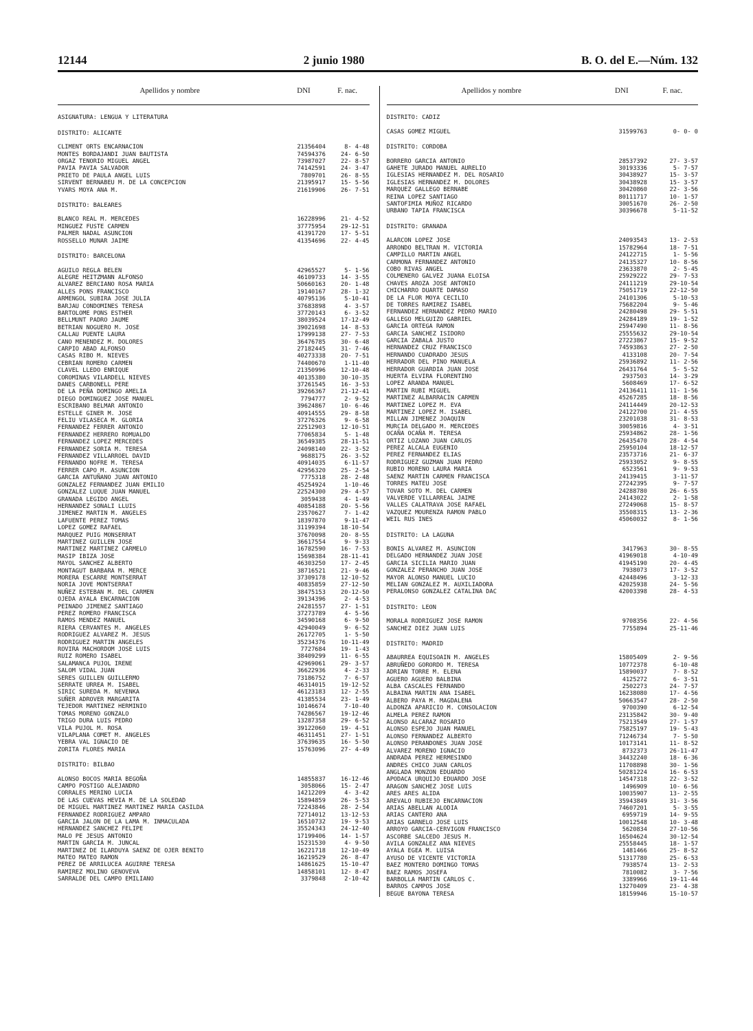12144 2 junio 1980 B. O. del E.—Núm. 132
| Apellidos y nombre | DNI | F. nac. |
| --- | --- | --- |
| ASIGNATURA: LENGUA Y LITERATURA | | |
| DISTRITO: ALICANTE | | |
| CLIMENT ORTS ENCARNACION | 21356404 | 8- 4-48 |
| MONTES BORDAJANDI JUAN BAUTISTA | 74594376 | 24- 6-50 |
| ORGAZ TENORIO MIGUEL ANGEL | 73987027 | 22- 8-57 |
| PAVIA PAVIA SALVADOR | 74142591 | 24- 3-47 |
| PRIETO DE PAULA ANGEL LUIS | 7809701 | 26- 8-55 |
| SIRVENT BERNABEU M. DE LA CONCEPCION | 21395917 | 15- 5-56 |
| YVARS MOYA ANA M. | 21619906 | 26- 7-51 |
| DISTRITO: BALEARES | | |
| BLANCO REAL M. MERCEDES | 16228996 | 21- 4-52 |
| MINGUEZ FUSTE CARMEN | 37775954 | 29-12-51 |
| PALMER NADAL ASUNCION | 41391720 | 17- 5-51 |
| ROSSELLO MUNAR JAIME | 41354696 | 22- 4-45 |
| DISTRITO: BARCELONA | | |
| AGUILO REGLA BELEN | 42965527 | 5- 1-56 |
| ALEGRE HEITZMANN ALFONSO | 46109733 | 14- 3-55 |
| ALVAREZ BERCIANO ROSA MARIA | 50660163 | 20- 1-48 |
| ALLES PONS FRANCISCO | 19140167 | 28- 1-32 |
| ARMENGOL SUBIRA JOSE JULIA | 40795136 | 5-10-41 |
| BARJAU CONDOMINES TERESA | 37683898 | 4- 3-57 |
| BARTOLOME PONS ESTHER | 37720143 | 6- 3-52 |
| BELLMUNT PADRO JAUME | 38039524 | 17-12-49 |
| BETRIAN NOGUERO M. JOSE | 39021698 | 14- 8-53 |
| CALLAU PUENTE LAURA | 17999138 | 27- 7-53 |
| CANO MENENDEZ M. DOLORES | 36476785 | 30- 6-48 |
| CARPIO ABAD ALFONSO | 27182445 | 31- 7-46 |
| CASAS RIBO M. NIEVES | 40273338 | 20- 7-51 |
| CEBRIAN ROMERO CARMEN | 74400670 | 1-11-40 |
| CLAVEL LLEDO ENRIQUE | 21350996 | 12-10-48 |
| COROMINAS VILARDELL NIEVES | 40135380 | 30-10-35 |
| DANES CARBONELL PERE | 37261545 | 16- 3-53 |
| DE LA PEÑA DOMINGO AMELIA | 39266367 | 21-12-41 |
| DIEGO DOMINGUEZ JOSE MANUEL | 7794777 | 2- 9-52 |
| ESCRIBANO BELMAR ANTONIO | 39624867 | 10- 6-46 |
| ESTELLE GINER M. JOSE | 40914555 | 29- 8-58 |
| FELIU VILASECA M. GLORIA | 37276326 | 9- 6-58 |
| FERNANDEZ FERRER ANTONIO | 22512903 | 12-10-51 |
| FERNANDEZ HERRERO ROMUALDO | 77065834 | 5- 1-48 |
| FERNANDEZ LOPEZ MERCEDES | 36549385 | 28-11-51 |
| FERNANDEZ SORIA M. TERESA | 24098140 | 22- 3-52 |
| FERNANDEZ VILLARROEL DAVID | 9688175 | 26- 3-52 |
| FERNANDO NOFRE M. TERESA | 40914035 | 6-11-57 |
| FERRER CAPO M. ASUNCION | 42956320 | 25- 2-54 |
| GARCIA ANTUÑANO JUAN ANTONIO | 7775318 | 28- 2-48 |
| GONZALEZ FERNANDEZ JUAN EMILIO | 45254924 | 1-10-46 |
| GONZALEZ LUQUE JUAN MANUEL | 22524300 | 29- 4-57 |
| GRANADA LEGIDO ANGEL | 3059438 | 4- 1-49 |
| HERNANDEZ SONALI LLUIS | 40854188 | 20- 5-56 |
| JIMENEZ MARTIN M. ANGELES | 23570627 | 7- 1-42 |
| LAFUENTE PEREZ TOMAS | 18397870 | 9-11-47 |
| LOPEZ GOMEZ RAFAEL | 31199394 | 18-10-54 |
| MARQUEZ PUIG MONSERRAT | 37670098 | 20- 8-55 |
| MARTINEZ GUILLEN JOSE | 36617554 | 9- 9-33 |
| MARTINEZ MARTINEZ CARMELO | 16782590 | 16- 7-53 |
| MASIP IBIZA JOSE | 15698384 | 28-11-41 |
| MAYOL SANCHEZ ALBERTO | 46303250 | 17- 2-45 |
| MONTAGUT BARBARA M. MERCE | 38716521 | 21- 9-46 |
| MORERA ESCARRE MONTSERRAT | 37309178 | 12-10-52 |
| NORIA JOVE MONTSERRAT | 40835859 | 27-12-50 |
| NUÑEZ ESTEBAN M. DEL CARMEN | 38475153 | 20-12-50 |
| OJEDA AYALA ENCARNACION | 39134396 | 2- 4-53 |
| PEINADO JIMENEZ SANTIAGO | 24281557 | 27- 1-51 |
| PEREZ ROMERO FRANCISCA | 37273789 | 4- 5-56 |
| RAMOS MENDEZ MANUEL | 34590168 | 6- 9-50 |
| RIERA CERVANTES M. ANGELES | 42940049 | 9- 6-52 |
| RODRIGUEZ ALVAREZ M. JESUS | 26172705 | 1- 5-50 |
| RODRIGUEZ MARTIN ANGELES | 35234376 | 10-11-49 |
| ROVIRA MACHORDOM JOSE LUIS | 7727684 | 19- 1-43 |
| RUIZ ROMERO ISABEL | 38409299 | 11- 6-55 |
| SALAMANCA PUJOL IRENE | 42969061 | 29- 3-57 |
| SALOM VIDAL JUAN | 36622936 | 4- 2-33 |
| SERES GUILLEN GUILLERMO | 73186752 | 7- 6-57 |
| SERRATE URREA M. ISABEL | 46314015 | 19-12-52 |
| SIRIC SUREDA M. NEVENKA | 46123183 | 12- 2-55 |
| SUÑER ADROVER MARGARITA | 41385534 | 23- 1-49 |
| TEJEDOR MARTINEZ HERMINIO | 10146674 | 7-10-40 |
| TOMAS MORENO GONZALO | 74286567 | 19-12-46 |
| TRIGO DURA LUIS PEDRO | 13287358 | 29- 6-52 |
| VILA PUJOL M. ROSA | 39122060 | 19- 4-51 |
| VILAPLANA COMET M. ANGELES | 46311451 | 27- 1-51 |
| YEBRA VAL IGNACIO DE | 37639635 | 16- 5-50 |
| ZORITA FLORES MARIA | 15763096 | 27- 4-49 |
| DISTRITO: BILBAO | | |
| ALONSO BOCOS MARIA BEGOÑA | 14855837 | 16-12-46 |
| CAMPO POSTIGO ALEJANDRO | 3058066 | 15- 2-47 |
| CORRALES MERINO LUCIA | 14212209 | 4- 3-42 |
| DE LAS CUEVAS HEVIA M. DE LA SOLEDAD | 15894859 | 26- 5-53 |
| DE MIGUEL MARTINEZ MARTINEZ MARIA CASILDA | 72243846 | 28- 2-54 |
| FERNANDEZ RODRIGUEZ AMPARO | 72714012 | 13-12-53 |
| GARCIA JALON DE LA LAMA M. INMACULADA | 16510732 | 19- 9-53 |
| HERNANDEZ SANCHEZ FELIPE | 35524343 | 24-12-40 |
| MALO PE JESUS ANTONIO | 17199406 | 14- 1-57 |
| MARTIN GARCIA M. JUNCAL | 15231530 | 4- 9-50 |
| MARTINEZ DE ILARDUYA SAENZ DE OJER BENITO | 16221718 | 12-10-49 |
| MATEO MATEO RAMON | 16219529 | 26- 8-47 |
| PEREZ DE ARRILUCEA AGUIRRE TERESA | 14861625 | 15-10-47 |
| RAMIREZ MOLINO GENOVEVA | 14858101 | 12- 8-47 |
| SARRALDE DEL CAMPO EMILIANO | 3379848 | 2-10-42 |
| Apellidos y nombre | DNI | F. nac. |
| --- | --- | --- |
| DISTRITO: CADIZ | | |
| CASAS GOMEZ MIGUEL | 31599763 | 0- 0- 0 |
| DISTRITO: CORDOBA | | |
| BORRERO GARCIA ANTONIO | 28537392 | 27- 3-57 |
| GAHETE JURADO MANUEL AURELIO | 30193336 | 5- 7-57 |
| IGLESIAS HERNANDEZ M. DEL ROSARIO | 30438927 | 15- 3-57 |
| IGLESIAS HERNANDEZ M. DOLORES | 30438928 | 15- 3-57 |
| MARQUEZ GALLEGO BERNABE | 30420860 | 22- 3-56 |
| REINA LOPEZ SANTIAGO | 80111717 | 10- 1-57 |
| SANTOFIMIA MUÑOZ RICARDO | 30051670 | 26- 2-50 |
| URBANO TAPIA FRANCISCA | 30396678 | 5-11-52 |
| DISTRITO: GRANADA | | |
| ALARCON LOPEZ JOSE | 24093543 | 13- 2-53 |
| ARRONDO BELTRAN M. VICTORIA | 15782964 | 18- 7-51 |
| CAMPILLO MARTIN ANGEL | 24122715 | 1- 5-56 |
| CARMONA FERNANDEZ ANTONIO | 24135327 | 10- 8-56 |
| COBO RIVAS ANGEL | 23633870 | 2- 5-45 |
| COLMENERO GALVEZ JUANA ELOISA | 25929222 | 29- 7-53 |
| CHAVES AROZA JOSE ANTONIO | 24111219 | 29-10-54 |
| CHICHARRO DUARTE DAMASO | 75051719 | 22-12-50 |
| DE LA FLOR MOYA CECILIO | 24101306 | 5-10-53 |
| DE TORRES RAMIREZ ISABEL | 75682204 | 9- 5-46 |
| FERNANDEZ HERNANDEZ PEDRO MARIO | 24280498 | 29- 5-51 |
| GALLEGO MELGUIZO GABRIEL | 24284189 | 19- 1-52 |
| GARCIA ORTEGA RAMON | 25947490 | 11- 8-56 |
| GARCIA SANCHEZ ISIDORO | 25555632 | 29-10-54 |
| GARCIA ZABALA JUSTO | 27223867 | 15- 9-52 |
| HERNANDEZ CRUZ FRANCISCO | 74593863 | 27- 2-50 |
| HERNANDO CUADRADO JESUS | 4133108 | 20- 7-54 |
| HERRADOR DEL PINO MANUELA | 25936892 | 11- 2-56 |
| HERRADOR GUARDIA JUAN JOSE | 26431764 | 5- 5-52 |
| HUERTA ELVIRA FLORENTINO | 2937503 | 14- 3-29 |
| LOPEZ ARANDA MANUEL | 5608469 | 17- 6-52 |
| MARTIN RUBI MIGUEL | 24136411 | 11- 1-56 |
| MARTINEZ ALBARRACIN CARMEN | 45267285 | 18- 8-56 |
| MARTINEZ LOPEZ M. EVA | 24114449 | 20-12-53 |
| MARTINEZ LOPEZ M. ISABEL | 24122700 | 21- 4-55 |
| MILLAN JIMENEZ JOAQUIN | 23201038 | 31- 8-53 |
| MURCIA DELGADO M. MERCEDES | 30059816 | 4- 3-51 |
| OCAÑA OCAÑA M. TERESA | 25934862 | 28- 1-56 |
| ORTIZ LOZANO JUAN CARLOS | 26435470 | 28- 4-54 |
| PEREZ ALCALA EUGENIO | 25950104 | 18-12-57 |
| PEREZ FERNANDEZ ELIAS | 23573716 | 21- 6-37 |
| RODRIGUEZ GUZMAN JUAN PEDRO | 25933052 | 9- 8-55 |
| RUBIO MORENO LAURA MARIA | 6523561 | 9- 9-53 |
| SAENZ MARTIN CARMEN FRANCISCA | 24139415 | 3-11-57 |
| TORRES MATEU JOSE | 27242395 | 9- 7-57 |
| TOVAR SOTO M. DEL CARMEN | 24288780 | 26- 6-55 |
| VALVERDE VILLARREAL JAIME | 24143022 | 2- 1-58 |
| VALLES CALATRAVA JOSE RAFAEL | 27249068 | 15- 8-57 |
| VAZQUEZ MOURENZA RAMON PABLO | 35508315 | 13- 2-36 |
| WEIL RUS INES | 45060032 | 8- 1-56 |
| DISTRITO: LA LAGUNA | | |
| BONIS ALVAREZ M. ASUNCION | 3417963 | 30- 8-55 |
| DELGADO HERNANDEZ JUAN JOSE | 41969018 | 4-10-49 |
| GARCIA SICILIA MARIO JUAN | 41945190 | 20- 4-45 |
| GONZALEZ PERANCHO JUAN JOSE | 7938073 | 17- 3-52 |
| MAYOR ALONSO MANUEL LUCIO | 42448496 | 3-12-33 |
| MELIAN GONZALEZ M. AUXILIADORA | 42025938 | 24- 5-56 |
| PERALONSO GONZALEZ CATALINA DAC | 42003398 | 28- 4-53 |
| DISTRITO: LEON | | |
| MORALA RODRIGUEZ JOSE RAMON | 9708356 | 22- 4-56 |
| SANCHEZ DIEZ JUAN LUIS | 7755894 | 25-11-46 |
| DISTRITO: MADRID | | |
| ABAURREA EQUISOAIN M. ANGELES | 15805409 | 2- 9-56 |
| ABRUÑEDO GORORDO M. TERESA | 10772378 | 6-10-48 |
| ADRIAN TORRE M. ELENA | 15890037 | 7- 8-52 |
| AGUERO AGUERO BALBINA | 4125272 | 6- 3-51 |
| ALBA CASCALES FERNANDO | 2502273 | 24- 7-57 |
| ALBAINA MARTIN ANA ISABEL | 16238080 | 17- 4-56 |
| ALBERO PAYA M. MAGDALENA | 50663547 | 28- 2-50 |
| ALDONZA APARICIO M. CONSOLACION | 9700390 | 6-12-54 |
| ALMELA PEREZ RAMON | 23135842 | 30- 9-40 |
| ALONSO ALCARAZ ROSARIO | 75213549 | 27- 1-57 |
| ALONSO ESPEJO JUAN MANUEL | 75825197 | 19- 5-43 |
| ALONSO FERNANDEZ ALBERTO | 71246734 | 7- 5-50 |
| ALONSO PERANDONES JUAN JOSE | 10173141 | 11- 8-52 |
| ALVAREZ MORENO IGNACIO | 8732373 | 26-11-47 |
| ANDRADA PEREZ HERMESINDO | 34432240 | 18- 6-36 |
| ANDRES CHICO JUAN CARLOS | 11708898 | 30- 1-56 |
| ANGLADA MONZON EDUARDO | 50281224 | 16- 6-53 |
| APODACA URQUIJO EDUARDO JOSE | 14547318 | 22- 3-52 |
| ARAGON SANCHEZ JOSE LUIS | 1496909 | 10- 6-56 |
| ARES ARES ALIDA | 10035907 | 13- 2-55 |
| AREVALO RUBIEJO ENCARNACION | 35943849 | 31- 3-56 |
| ARIAS ABELLAN ALODIA | 74607201 | 5- 3-55 |
| ARIAS CANTERO ANA | 6959719 | 14- 9-55 |
| ARIAS GARNELO JOSE LUIS | 10012548 | 10- 3-48 |
| ARROYO GARCIA-CERVIGON FRANCISCO | 5620834 | 27-10-56 |
| ASCORBE SALCEDO JESUS M. | 16504624 | 30-12-54 |
| AVILA GONZALEZ ANA NIEVES | 25558445 | 18- 1-57 |
| AYALA EGEA M. LUISA | 1481466 | 25- 8-52 |
| AYUSO DE VICENTE VICTORIA | 51317780 | 25- 6-53 |
| BAEZ MONTERO DOMINGO TOMAS | 7938574 | 13- 2-53 |
| BAEZ RAMOS JOSEFA | 7810082 | 3- 7-56 |
| BARBOLLA MARTIN CARLOS C. | 3389966 | 19-11-44 |
| BARROS CAMPOS JOSE | 13270409 | 23- 4-38 |
| BEGUE BAYONA TERESA | 18159946 | 15-10-57 |